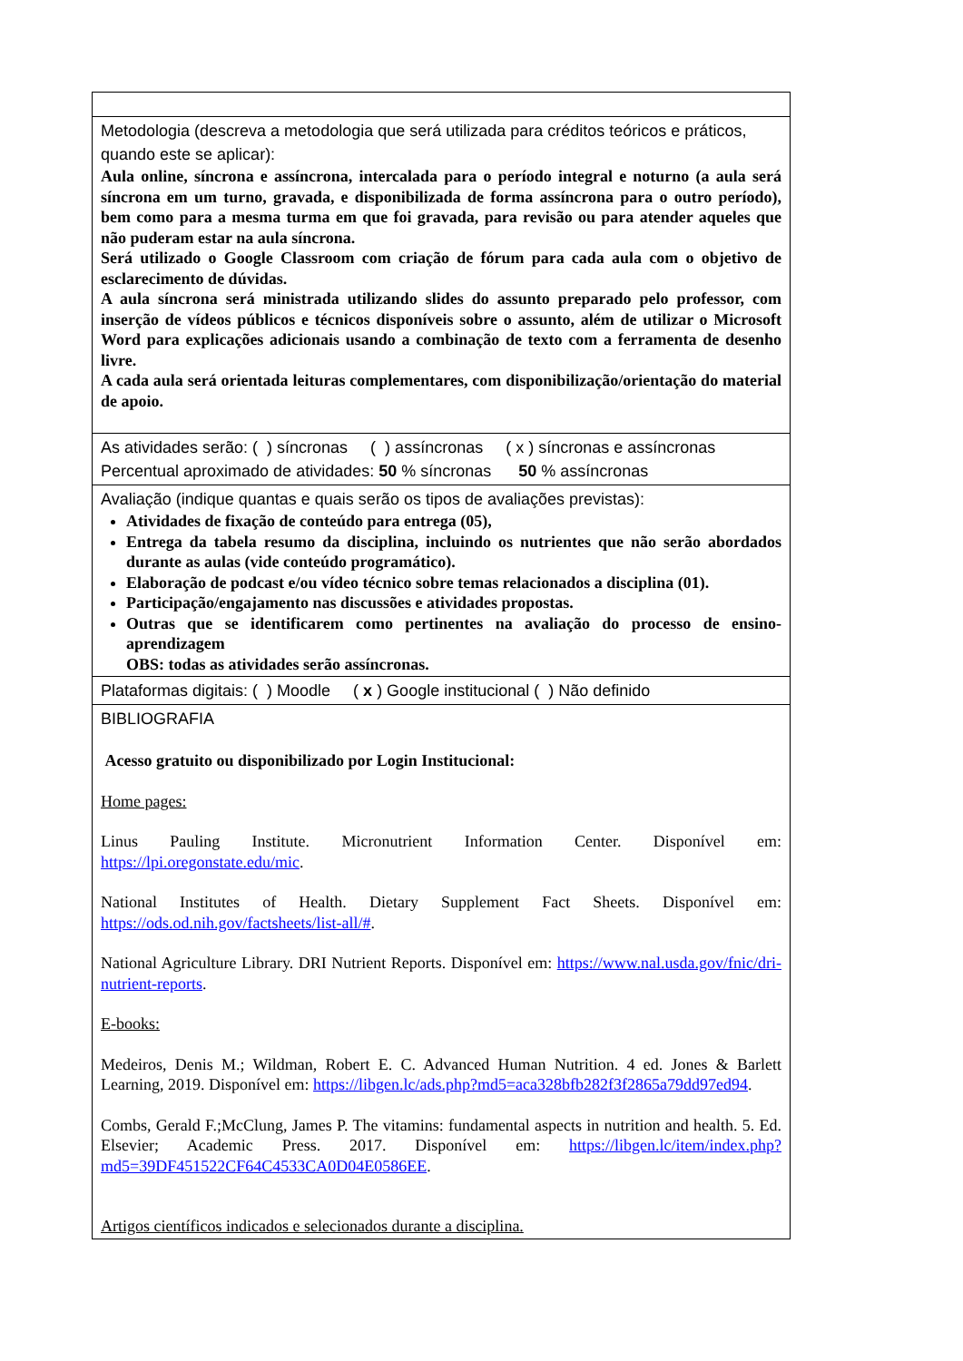| Metodologia (descreva a metodologia que será utilizada para créditos teóricos e práticos, quando este se aplicar): Aula online, síncrona e assíncrona, intercalada para o período integral e noturno (a aula será síncrona em um turno, gravada, e disponibilizada de forma assíncrona para o outro período), bem como para a mesma turma em que foi gravada, para revisão ou para atender aqueles que não puderam estar na aula síncrona. Será utilizado o Google Classroom com criação de fórum para cada aula com o objetivo de esclarecimento de dúvidas. A aula síncrona será ministrada utilizando slides do assunto preparado pelo professor, com inserção de vídeos públicos e técnicos disponíveis sobre o assunto, além de utilizar o Microsoft Word para explicações adicionais usando a combinação de texto com a ferramenta de desenho livre. A cada aula será orientada leituras complementares, com disponibilização/orientação do material de apoio. |
| As atividades serão: ( ) síncronas ( ) assíncronas ( x ) síncronas e assíncronas Percentual aproximado de atividades: 50 % síncronas 50 % assíncronas |
| Avaliação (indique quantas e quais serão os tipos de avaliações previstas): Atividades de fixação de conteúdo para entrega (05), Entrega da tabela resumo da disciplina, incluindo os nutrientes que não serão abordados durante as aulas (vide conteúdo programático). Elaboração de podcast e/ou vídeo técnico sobre temas relacionados a disciplina (01). Participação/engajamento nas discussões e atividades propostas. Outras que se identificarem como pertinentes na avaliação do processo de ensino-aprendizagem OBS: todas as atividades serão assíncronas. |
| Plataformas digitais: ( ) Moodle ( x ) Google institucional ( ) Não definido |
| BIBLIOGRAFIA Acesso gratuito ou disponibilizado por Login Institucional: Home pages: Linus Pauling Institute. Micronutrient Information Center. Disponível em: https://lpi.oregonstate.edu/mic . National Institutes of Health. Dietary Supplement Fact Sheets. Disponível em: https://ods.od.nih.gov/factsheets/list-all/# . National Agriculture Library. DRI Nutrient Reports. Disponível em: https://www.nal.usda.gov/fnic/dri-nutrient-reports . E-books: Medeiros, Denis M.; Wildman, Robert E. C. Advanced Human Nutrition. 4 ed. Jones & Barlett Learning, 2019. Disponível em: https://libgen.lc/ads.php?md5=aca328bfb282f3f2865a79dd97ed94 . Combs, Gerald F.;McClung, James P. The vitamins: fundamental aspects in nutrition and health. 5. Ed. Elsevier; Academic Press. 2017. Disponível em: https://libgen.lc/item/index.php?md5=39DF451522CF64C4533CA0D04E0586EE . Artigos científicos indicados e selecionados durante a disciplina. |